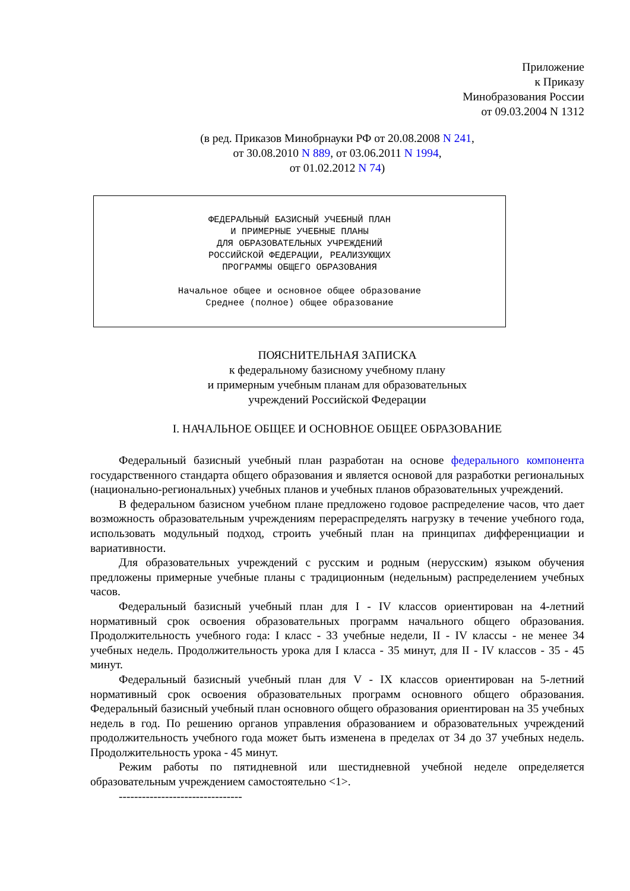Приложение
к Приказу
Минобразования России
от 09.03.2004 N 1312
(в ред. Приказов Минобрнауки РФ от 20.08.2008 N 241,
от 30.08.2010 N 889, от 03.06.2011 N 1994,
от 01.02.2012 N 74)
ФЕДЕРАЛЬНЫЙ БАЗИСНЫЙ УЧЕБНЫЙ ПЛАН
И ПРИМЕРНЫЕ УЧЕБНЫЕ ПЛАНЫ
ДЛЯ ОБРАЗОВАТЕЛЬНЫХ УЧРЕЖДЕНИЙ
РОССИЙСКОЙ ФЕДЕРАЦИИ, РЕАЛИЗУЮЩИХ
ПРОГРАММЫ ОБЩЕГО ОБРАЗОВАНИЯ
Начальное общее и основное общее образование
Среднее (полное) общее образование
ПОЯСНИТЕЛЬНАЯ ЗАПИСКА
к федеральному базисному учебному плану
и примерным учебным планам для образовательных
учреждений Российской Федерации
I. НАЧАЛЬНОЕ ОБЩЕЕ И ОСНОВНОЕ ОБЩЕЕ ОБРАЗОВАНИЕ
Федеральный базисный учебный план разработан на основе федерального компонента государственного стандарта общего образования и является основой для разработки региональных (национально-региональных) учебных планов и учебных планов образовательных учреждений.
В федеральном базисном учебном плане предложено годовое распределение часов, что дает возможность образовательным учреждениям перераспределять нагрузку в течение учебного года, использовать модульный подход, строить учебный план на принципах дифференциации и вариативности.
Для образовательных учреждений с русским и родным (нерусским) языком обучения предложены примерные учебные планы с традиционным (недельным) распределением учебных часов.
Федеральный базисный учебный план для I - IV классов ориентирован на 4-летний нормативный срок освоения образовательных программ начального общего образования. Продолжительность учебного года: I класс - 33 учебные недели, II - IV классы - не менее 34 учебных недель. Продолжительность урока для I класса - 35 минут, для II - IV классов - 35 - 45 минут.
Федеральный базисный учебный план для V - IX классов ориентирован на 5-летний нормативный срок освоения образовательных программ основного общего образования. Федеральный базисный учебный план основного общего образования ориентирован на 35 учебных недель в год. По решению органов управления образованием и образовательных учреждений продолжительность учебного года может быть изменена в пределах от 34 до 37 учебных недель. Продолжительность урока - 45 минут.
Режим работы по пятидневной или шестидневной учебной неделе определяется образовательным учреждением самостоятельно <1>.
--------------------------------